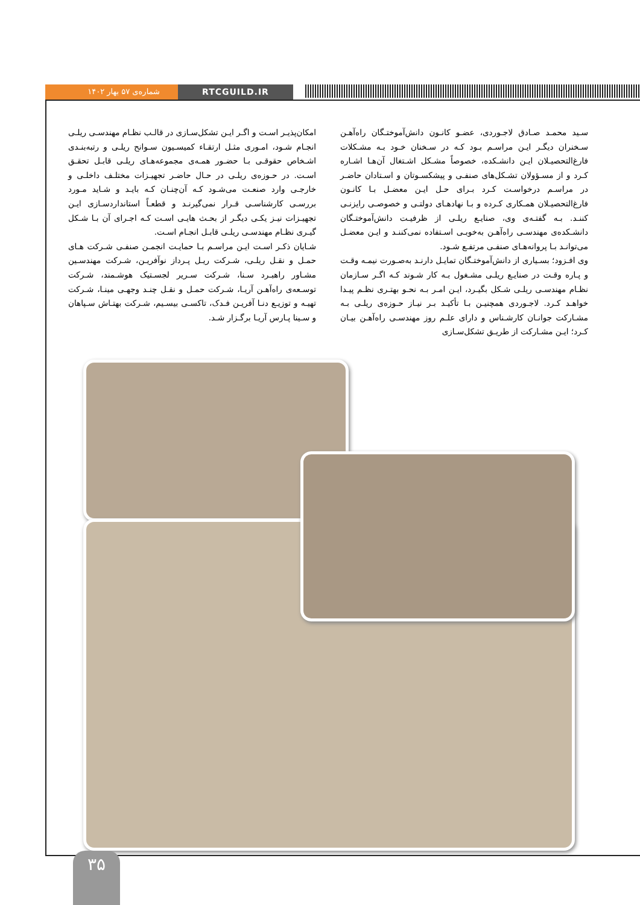شماره‌ی ۵۷ بهار ۱۴۰۲ RTCGUILD.IR
سـید محمـد صـادق لاجـوردی، عضـو کانـون دانش‌آموختـگان راه‌آهـن سـخنران دیگـر ایـن مراسـم بـود کـه در سـخنان خـود بـه مشـکلات فارغ‌التحصیـلان ایـن دانشـکده، خصوصاً مشـکل اشـتغال آن‌هـا اشـاره کـرد و از مسـؤولان تشـکل‌های صنفـی و پیشکسـوتان و اسـتادان حاضـر در مراسـم درخواسـت کـرد بـرای حـل ایـن معضـل بـا کانـون فارغ‌التحصیـلان همـکاری کـرده و بـا نهادهـای دولتـی و خصوصـی رایزنـی کننـد. بـه گفتـه‌ی وی، صنایـع ریلـی از ظرفیـت دانش‌آموختـگان دانشـکده‌ی مهندسـی راه‌آهـن به‌خوبـی اسـتفاده نمی‌کننـد و ایـن معضـل می‌توانـد بـا پروانه‌هـای صنفـی مرتفـع شـود.
وی افـزود؛ بسـیاری از دانش‌آموختـگان تمایـل دارنـد به‌صـورت نیمـه وقـت و پـاره وقـت در صنایـع ریلـی مشـغول بـه کار شـوند کـه اگـر سـازمان نظـام مهندسـی ریلـی شـکل بگیـرد، ایـن امـر بـه نحـو بهتـری نظـم پیـدا خواهـد کـرد. لاجـوردی همچنیـن بـا تأکیـد بـر نیـاز حـوزه‌ی ریلـی بـه مشـارکت جوانـان کارشـناس و دارای علـم روز مهندسـی راه‌آهـن بیـان کـرد؛ ایـن مشـارکت از طریـق تشکل‌سـازی
امکان‌پذیـر اسـت و اگـر ایـن تشکل‌سـازی در قالـب نظـام مهندسـی ریلـی انجـام شـود، امـوری مثـل ارتقـاء کمیسـیون سـوانح ریلـی و رتبه‌بنـدی اشـخاص حقوقـی بـا حضـور همـه‌ی مجموعه‌هـای ریلـی قابـل تحقـق اسـت. در حـوزه‌ی ریلـی در حـال حاضـر تجهیـزات مختلـف داخلـی و خارجـی وارد صنعـت می‌شـود کـه آن‌چنـان کـه بایـد و شـاید مـورد بررسـی کارشناسـی قـرار نمی‌گیرنـد و قطعـاً استانداردسـازی ایـن تجهیـزات نیـز یکـی دیگـر از بحـث هایـی اسـت کـه اجـرای آن بـا شـکل گیـری نظـام مهندسـی ریلـی قابـل انجـام اسـت.
شـایان ذکـر اسـت ایـن مراسـم بـا حمایـت انجمـن صنفـی شـرکت هـای حمـل و نقـل ریلـی، شـرکت ریـل پـرداز نوآفریـن، شـرکت مهندسـین مشـاور راهبـرد سـنا، شـرکت سـریر لجسـتیک هوشـمند، شـرکت توسـعه‌ی راه‌آهـن آریـا، شـرکت حمـل و نقـل چنـد وجهـی مینـا، شـرکت تهیـه و توزیـع دنـا آفریـن فـدک، تاکسـی بیسـیم، شـرکت بهتـاش سـپاهان و سـینا پـارس آریـا برگـزار شـد.
۳۵